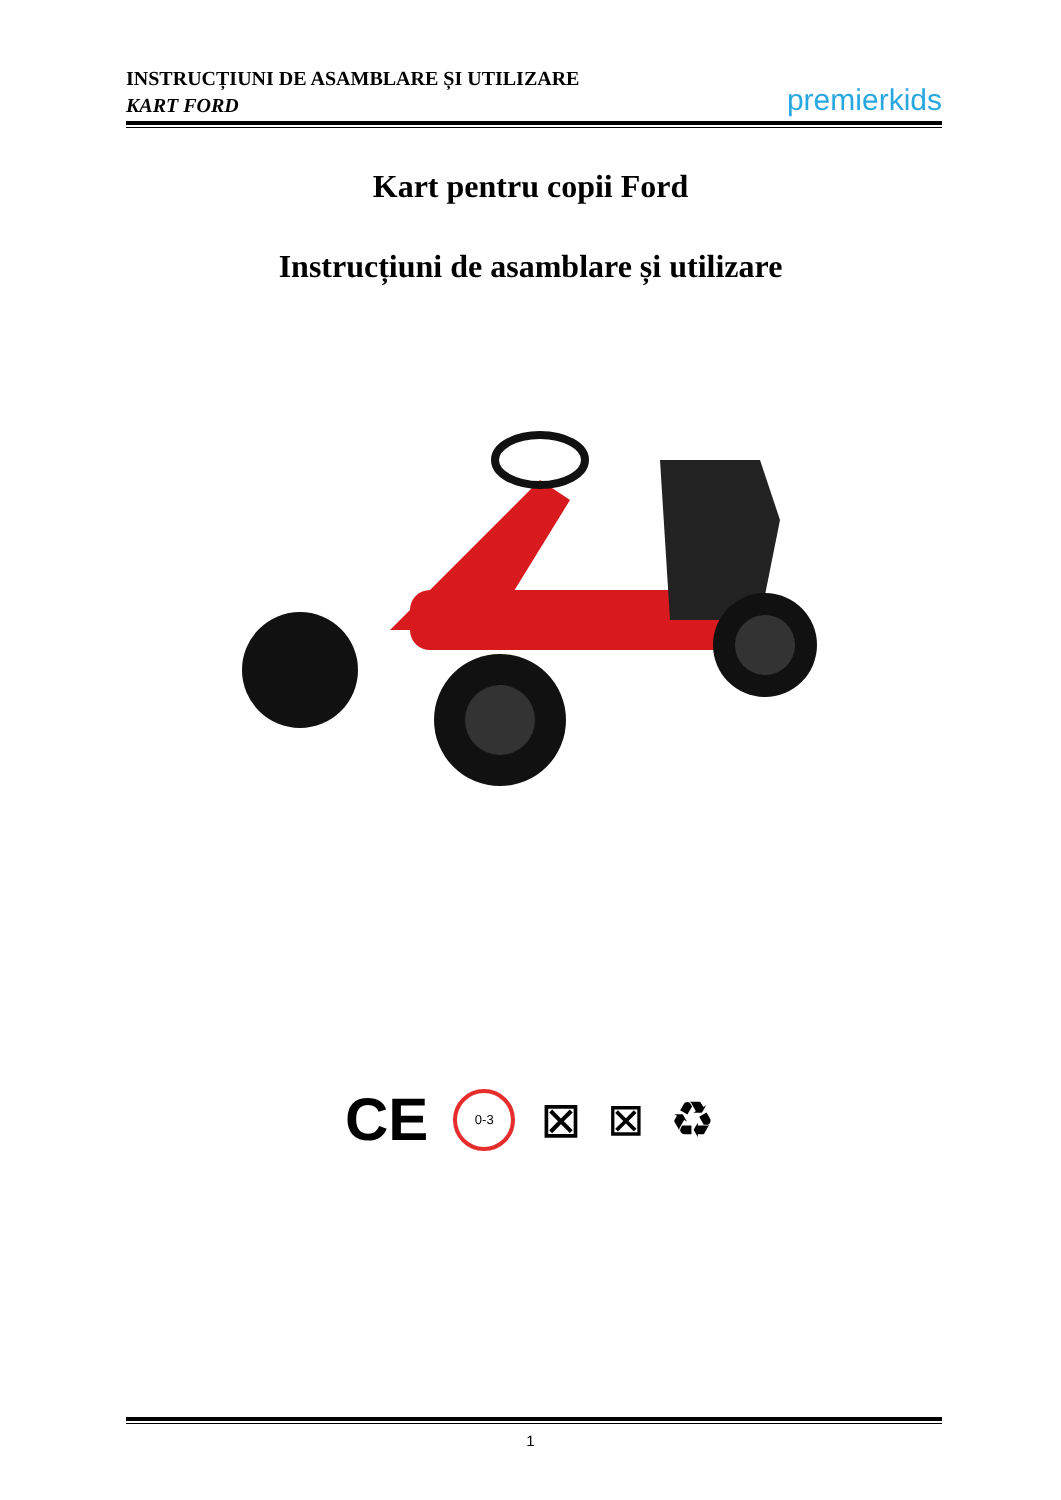INSTRUCȚIUNI DE ASAMBLARE ȘI UTILIZARE
KART FORD
premier kids
Kart pentru copii Ford
Instrucțiuni de asamblare și utilizare
CE 0-3 ⊠ ⊠ ♻
1